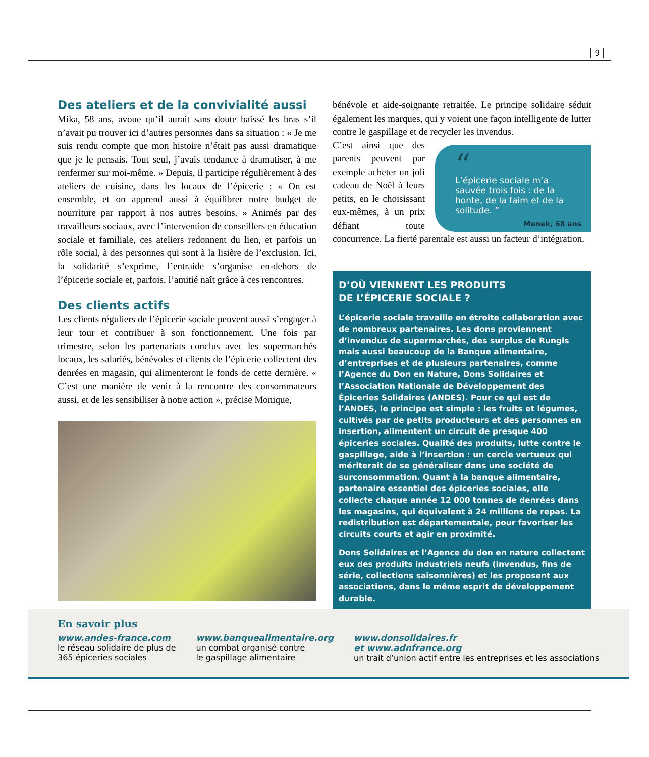9
Des ateliers et de la convivialité aussi
Mika, 58 ans, avoue qu’il aurait sans doute baissé les bras s’il n’avait pu trouver ici d’autres personnes dans sa situation : « Je me suis rendu compte que mon histoire n’était pas aussi dramatique que je le pensais. Tout seul, j’avais tendance à dramatiser, à me renfermer sur moi-même. » Depuis, il participe régulièrement à des ateliers de cuisine, dans les locaux de l’épicerie : « On est ensemble, et on apprend aussi à équilibrer notre budget de nourriture par rapport à nos autres besoins. » Animés par des travailleurs sociaux, avec l’intervention de conseillers en éducation sociale et familiale, ces ateliers redonnent du lien, et parfois un rôle social, à des personnes qui sont à la lisière de l’exclusion. Ici, la solidarité s’exprime, l’entraide s’organise en-dehors de l’épicerie sociale et, parfois, l’amitié naît grâce à ces rencontres.
Des clients actifs
Les clients réguliers de l’épicerie sociale peuvent aussi s’engager à leur tour et contribuer à son fonctionnement. Une fois par trimestre, selon les partenariats conclus avec les supermarchés locaux, les salariés, bénévoles et clients de l’épicerie collectent des denrées en magasin, qui alimenteront le fonds de cette dernière. « C’est une manière de venir à la rencontre des consommateurs aussi, et de les sensibiliser à notre action », précise Monique,
bénévole et aide-soignante retraitée. Le principe solidaire séduit également les marques, qui y voient une façon intelligente de lutter contre le gaspillage et de recycler les invendus.
“
L’épicerie sociale m’a sauvée trois fois : de la honte, de la faim et de la solitude. ”
Menek, 68 ans
C’est ainsi que des parents peuvent par exemple acheter un joli cadeau de Noël à leurs petits, en le choisissant eux-mêmes, à un prix défiant toute concurrence. La fierté parentale est aussi un facteur d’intégration.
D’OÙ VIENNENT LES PRODUITS
DE L’ÉPICERIE SOCIALE ?
L’épicerie sociale travaille en étroite collaboration avec de nombreux partenaires. Les dons proviennent d’invendus de supermarchés, des surplus de Rungis mais aussi beaucoup de la Banque alimentaire, d’entreprises et de plusieurs partenaires, comme l’Agence du Don en Nature, Dons Solidaires et l’Association Nationale de Développement des Épiceries Solidaires (ANDES). Pour ce qui est de l’ANDES, le principe est simple : les fruits et légumes, cultivés par de petits producteurs et des personnes en insertion, alimentent un circuit de presque 400 épiceries sociales. Qualité des produits, lutte contre le gaspillage, aide à l’insertion : un cercle vertueux qui mériterait de se généraliser dans une société de surconsommation. Quant à la banque alimentaire, partenaire essentiel des épiceries sociales, elle collecte chaque année 12 000 tonnes de denrées dans les magasins, qui équivalent à 24 millions de repas. La redistribution est départementale, pour favoriser les circuits courts et agir en proximité.
Dons Solidaires et l’Agence du don en nature collectent eux des produits industriels neufs (invendus, fins de série, collections saisonnières) et les proposent aux associations, dans le même esprit de développement durable.
En savoir plus
www.andes-france.com
le réseau solidaire de plus de
365 épiceries sociales
www.banquealimentaire.org
un combat organisé contre
le gaspillage alimentaire
www.donsolidaires.fr
et www.adnfrance.org
un trait d’union actif entre les entreprises et les associations